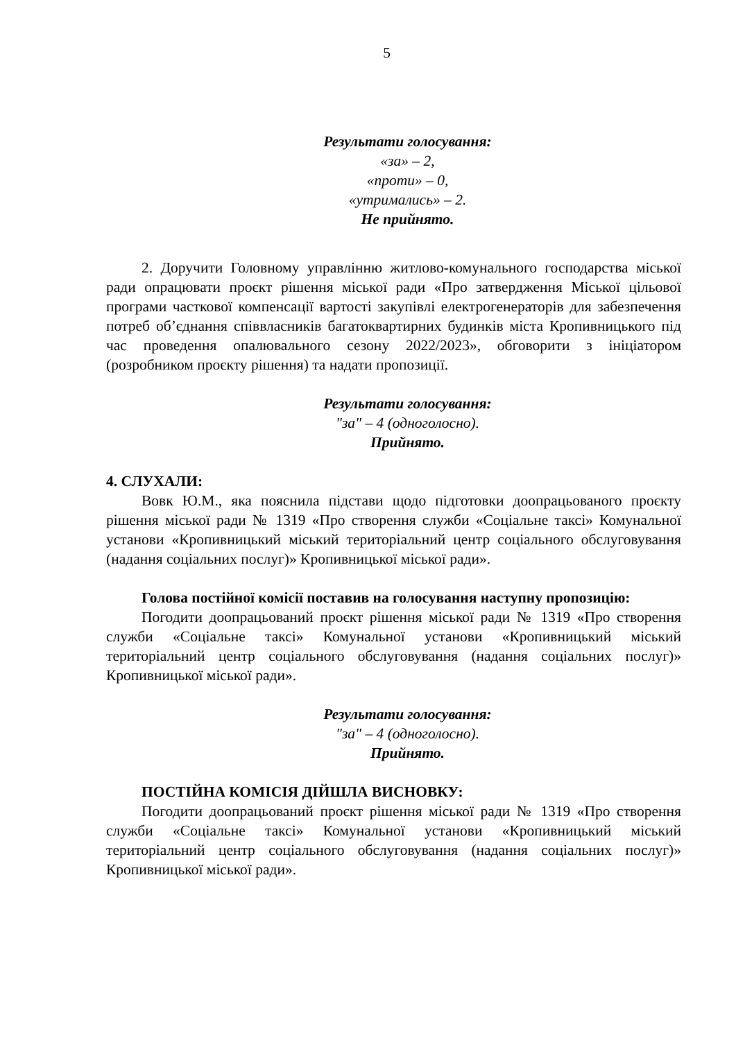5
Результати голосування:
«за» – 2,
«проти» – 0,
«утримались» – 2.
Не прийнято.
2. Доручити Головному управлінню житлово-комунального господарства міської ради опрацювати проєкт рішення міської ради «Про затвердження Міської цільової програми часткової компенсації вартості закупівлі електрогенераторів для забезпечення потреб об’єднання співвласників багатоквартирних будинків міста Кропивницького під час проведення опалювального сезону 2022/2023», обговорити з ініціатором (розробником проєкту рішення) та надати пропозиції.
Результати голосування:
"за" – 4 (одноголосно).
Прийнято.
4. СЛУХАЛИ:
Вовк Ю.М., яка пояснила підстави щодо підготовки доопрацьованого проєкту рішення міської ради № 1319 «Про створення служби «Соціальне таксі» Комунальної установи «Кропивницький міський територіальний центр соціального обслуговування (надання соціальних послуг)» Кропивницької міської ради».
Голова постійної комісії поставив на голосування наступну пропозицію:
Погодити доопрацьований проєкт рішення міської ради № 1319 «Про створення служби «Соціальне таксі» Комунальної установи «Кропивницький міський територіальний центр соціального обслуговування (надання соціальних послуг)» Кропивницької міської ради».
Результати голосування:
"за" – 4 (одноголосно).
Прийнято.
ПОСТІЙНА КОМІСІЯ ДІЙШЛА ВИСНОВКУ:
Погодити доопрацьований проєкт рішення міської ради № 1319 «Про створення служби «Соціальне таксі» Комунальної установи «Кропивницький міський територіальний центр соціального обслуговування (надання соціальних послуг)» Кропивницької міської ради».